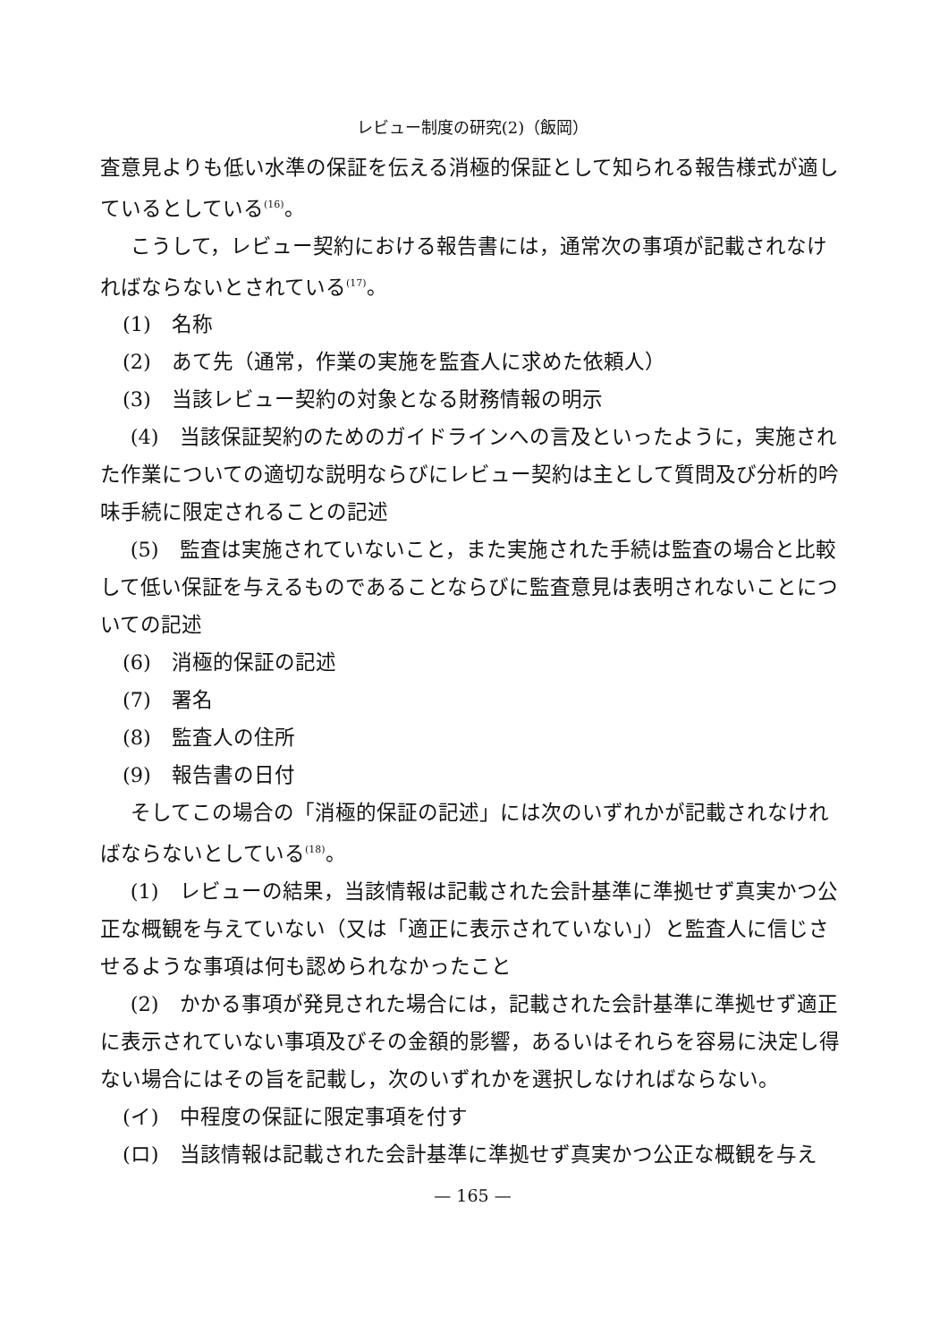レビュー制度の研究(2)（飯岡）
査意見よりも低い水準の保証を伝える消極的保証として知られる報告様式が適しているとしている<sup>(16)</sup>。
こうして，レビュー契約における報告書には，通常次の事項が記載されなければならないとされている<sup>(17)</sup>。
(1)　名称
(2)　あて先（通常，作業の実施を監査人に求めた依頼人）
(3)　当該レビュー契約の対象となる財務情報の明示
(4)　当該保証契約のためのガイドラインへの言及といったように，実施された作業についての適切な説明ならびにレビュー契約は主として質問及び分析的吟味手続に限定されることの記述
(5)　監査は実施されていないこと，また実施された手続は監査の場合と比較して低い保証を与えるものであることならびに監査意見は表明されないことについての記述
(6)　消極的保証の記述
(7)　署名
(8)　監査人の住所
(9)　報告書の日付
そしてこの場合の「消極的保証の記述」には次のいずれかが記載されなければならないとしている<sup>(18)</sup>。
(1)　レビューの結果，当該情報は記載された会計基準に準拠せず真実かつ公正な概観を与えていない（又は「適正に表示されていない」）と監査人に信じさせるような事項は何も認められなかったこと
(2)　かかる事項が発見された場合には，記載された会計基準に準拠せず適正に表示されていない事項及びその金額的影響，あるいはそれらを容易に決定し得ない場合にはその旨を記載し，次のいずれかを選択しなければならない。
(イ)　中程度の保証に限定事項を付す
(ロ)　当該情報は記載された会計基準に準拠せず真実かつ公正な概観を与え
— 165 —